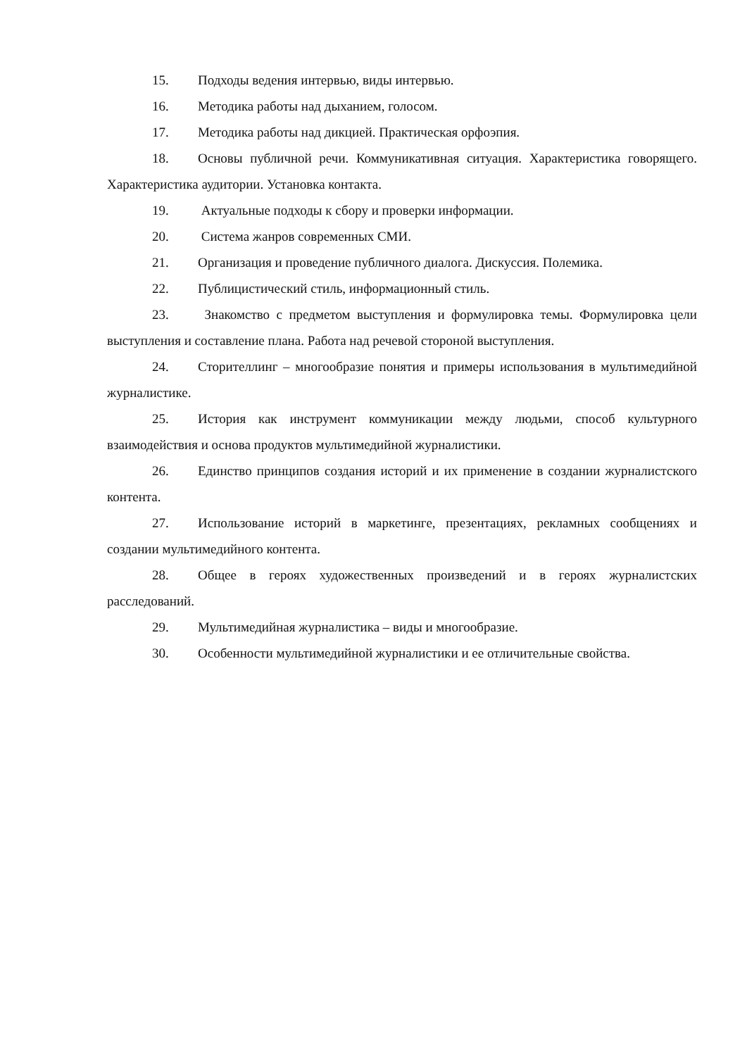15. Подходы ведения интервью, виды интервью.
16. Методика работы над дыханием, голосом.
17. Методика работы над дикцией. Практическая орфоэпия.
18. Основы публичной речи. Коммуникативная ситуация. Характеристика говорящего. Характеристика аудитории. Установка контакта.
19. Актуальные подходы к сбору и проверки информации.
20. Система жанров современных СМИ.
21. Организация и проведение публичного диалога. Дискуссия. Полемика.
22. Публицистический стиль, информационный стиль.
23. Знакомство с предметом выступления и формулировка темы. Формулировка цели выступления и составление плана. Работа над речевой стороной выступления.
24. Сторителлинг – многообразие понятия и примеры использования в мультимедийной журналистике.
25. История как инструмент коммуникации между людьми, способ культурного взаимодействия и основа продуктов мультимедийной журналистики.
26. Единство принципов создания историй и их применение в создании журналистского контента.
27. Использование историй в маркетинге, презентациях, рекламных сообщениях и создании мультимедийного контента.
28. Общее в героях художественных произведений и в героях журналистских расследований.
29. Мультимедийная журналистика – виды и многообразие.
30. Особенности мультимедийной журналистики и ее отличительные свойства.